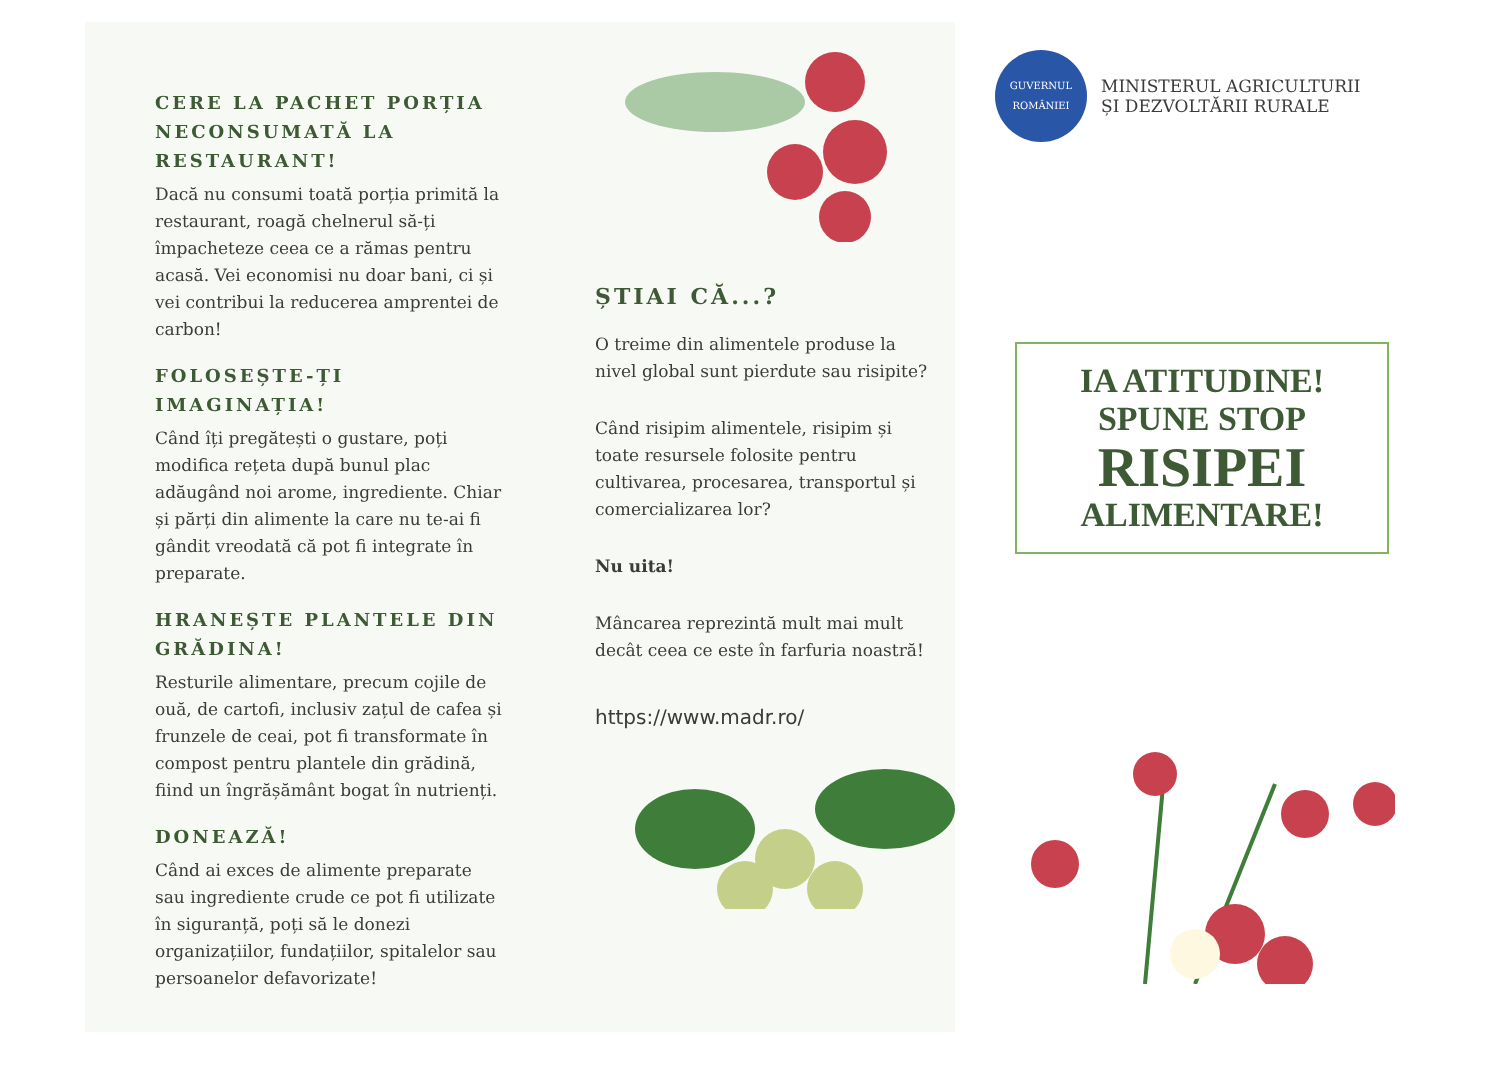CERE LA PACHET PORȚIA NECONSUMATĂ LA RESTAURANT!
Dacă nu consumi toată porția primită la restaurant, roagă chelnerul să-ți împacheteze ceea ce a rămas pentru acasă. Vei economisi nu doar bani, ci și vei contribui la reducerea amprentei de carbon!
FOLOSEȘTE-ȚI IMAGINAȚIA!
Când îți pregătești o gustare, poți modifica rețeta după bunul plac adăugând noi arome, ingrediente. Chiar și părți din alimente la care nu te-ai fi gândit vreodată că pot fi integrate în preparate.
HRANEȘTE PLANTELE DIN GRĂDINA!
Resturile alimentare, precum cojile de ouă, de cartofi, inclusiv zațul de cafea și frunzele de ceai, pot fi transformate în compost pentru plantele din grădină, fiind un îngrășământ bogat în nutrienți.
DONEAZĂ!
Când ai exces de alimente preparate sau ingrediente crude ce pot fi utilizate în siguranță, poți să le donezi organizațiilor, fundațiilor, spitalelor sau persoanelor defavorizate!
ȘTIAI CĂ...?
O treime din alimentele produse la nivel global sunt pierdute sau risipite?
Când risipim alimentele, risipim și toate resursele folosite pentru cultivarea, procesarea, transportul și comercializarea lor?
Nu uita!
Mâncarea reprezintă mult mai mult decât ceea ce este în farfuria noastră!
https://www.madr.ro/
GUVERNUL ROMÂNIEI
MINISTERUL AGRICULTURII
ȘI DEZVOLTĂRII RURALE
IA ATITUDINE!
SPUNE STOP
RISIPEI
ALIMENTARE!